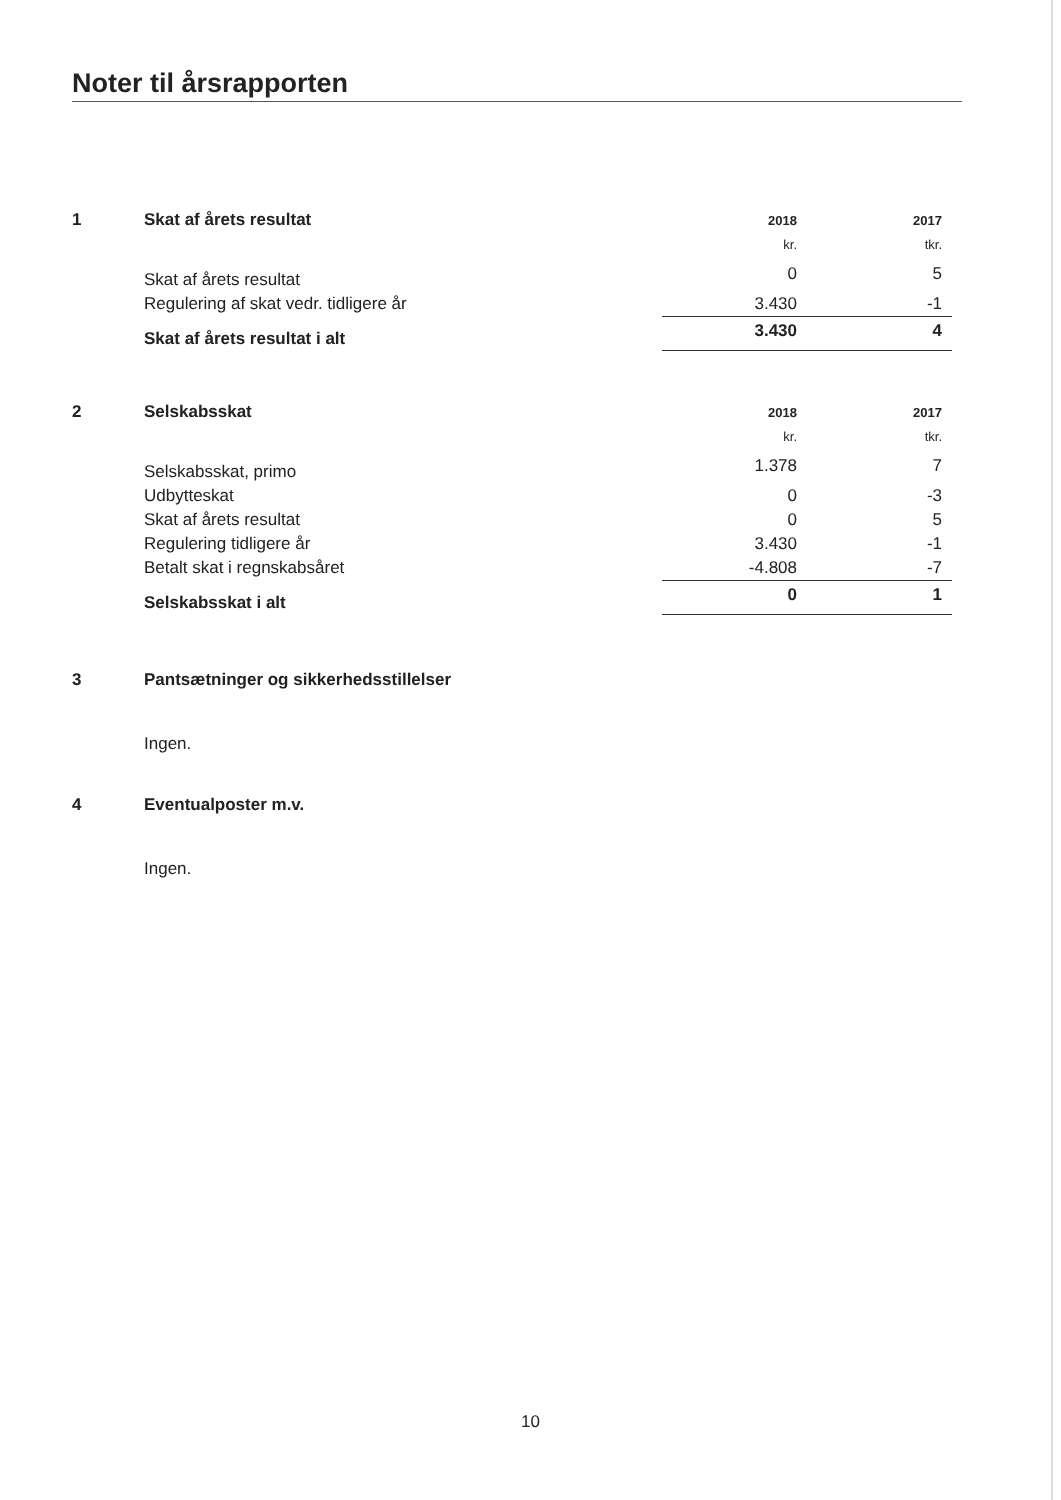Noter til årsrapporten
| 1 | Skat af årets resultat | 2018 | 2017 |
| | | kr. | tkr. |
| | Skat af årets resultat | 0 | 5 |
| | Regulering af skat vedr. tidligere år | 3.430 | -1 |
| | Skat af årets resultat i alt | 3.430 | 4 |
| 2 | Selskabsskat | 2018 | 2017 |
| | | kr. | tkr. |
| | Selskabsskat, primo | 1.378 | 7 |
| | Udbytteskat | 0 | -3 |
| | Skat af årets resultat | 0 | 5 |
| | Regulering tidligere år | 3.430 | -1 |
| | Betalt skat i regnskabsåret | -4.808 | -7 |
| | Selskabsskat i alt | 0 | 1 |
3 Pantsætninger og sikkerhedsstillelser
Ingen.
4 Eventualposter m.v.
Ingen.
10